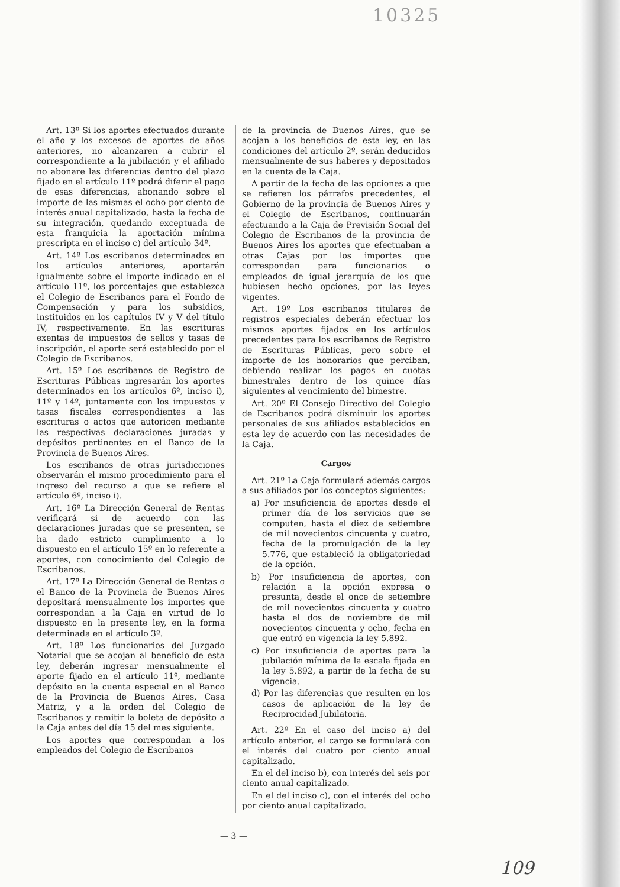10325
Art. 13º Si los aportes efectuados durante el año y los excesos de aportes de años anteriores, no alcanzaren a cubrir el correspondiente a la jubilación y el afiliado no abonare las diferencias dentro del plazo fijado en el artículo 11º podrá diferir el pago de esas diferencias, abonando sobre el importe de las mismas el ocho por ciento de interés anual capitalizado, hasta la fecha de su integración, quedando exceptuada de esta franquicia la aportación mínima prescripta en el inciso c) del artículo 34º.
Art. 14º Los escribanos determinados en los artículos anteriores, aportarán igualmente sobre el importe indicado en el artículo 11º, los porcentajes que establezca el Colegio de Escribanos para el Fondo de Compensación y para los subsidios, instituidos en los capítulos IV y V del título IV, respectivamente. En las escrituras exentas de impuestos de sellos y tasas de inscripción, el aporte será establecido por el Colegio de Escribanos.
Art. 15º Los escribanos de Registro de Escrituras Públicas ingresarán los aportes determinados en los artículos 6º, inciso i), 11º y 14º, juntamente con los impuestos y tasas fiscales correspondientes a las escrituras o actos que autoricen mediante las respectivas declaraciones juradas y depósitos pertinentes en el Banco de la Provincia de Buenos Aires.
Los escribanos de otras jurisdicciones observarán el mismo procedimiento para el ingreso del recurso a que se refiere el artículo 6º, inciso i).
Art. 16º La Dirección General de Rentas verificará si de acuerdo con las declaraciones juradas que se presenten, se ha dado estricto cumplimiento a lo dispuesto en el artículo 15º en lo referente a aportes, con conocimiento del Colegio de Escribanos.
Art. 17º La Dirección General de Rentas o el Banco de la Provincia de Buenos Aires depositará mensualmente los importes que correspondan a la Caja en virtud de lo dispuesto en la presente ley, en la forma determinada en el artículo 3º.
Art. 18º Los funcionarios del Juzgado Notarial que se acojan al beneficio de esta ley, deberán ingresar mensualmente el aporte fijado en el artículo 11º, mediante depósito en la cuenta especial en el Banco de la Provincia de Buenos Aires, Casa Matriz, y a la orden del Colegio de Escribanos y remitir la boleta de depósito a la Caja antes del día 15 del mes siguiente.
Los aportes que correspondan a los empleados del Colegio de Escribanos
de la provincia de Buenos Aires, que se acojan a los beneficios de esta ley, en las condiciones del artículo 2º, serán deducidos mensualmente de sus haberes y depositados en la cuenta de la Caja.
A partir de la fecha de las opciones a que se refieren los párrafos precedentes, el Gobierno de la provincia de Buenos Aires y el Colegio de Escribanos, continuarán efectuando a la Caja de Previsión Social del Colegio de Escribanos de la provincia de Buenos Aires los aportes que efectuaban a otras Cajas por los importes que correspondan para funcionarios o empleados de igual jerarquía de los que hubiesen hecho opciones, por las leyes vigentes.
Art. 19º Los escribanos titulares de registros especiales deberán efectuar los mismos aportes fijados en los artículos precedentes para los escribanos de Registro de Escrituras Públicas, pero sobre el importe de los honorarios que perciban, debiendo realizar los pagos en cuotas bimestrales dentro de los quince días siguientes al vencimiento del bimestre.
Art. 20º El Consejo Directivo del Colegio de Escribanos podrá disminuir los aportes personales de sus afiliados establecidos en esta ley de acuerdo con las necesidades de la Caja.
Cargos
Art. 21º La Caja formulará además cargos a sus afiliados por los conceptos siguientes:
a) Por insuficiencia de aportes desde el primer día de los servicios que se computen, hasta el diez de setiembre de mil novecientos cincuenta y cuatro, fecha de la promulgación de la ley 5.776, que estableció la obligatoriedad de la opción.
b) Por insuficiencia de aportes, con relación a la opción expresa o presunta, desde el once de setiembre de mil novecientos cincuenta y cuatro hasta el dos de noviembre de mil novecientos cincuenta y ocho, fecha en que entró en vigencia la ley 5.892.
c) Por insuficiencia de aportes para la jubilación mínima de la escala fijada en la ley 5.892, a partir de la fecha de su vigencia.
d) Por las diferencias que resulten en los casos de aplicación de la ley de Reciprocidad Jubilatoria.
Art. 22º En el caso del inciso a) del artículo anterior, el cargo se formulará con el interés del cuatro por ciento anual capitalizado.
En el del inciso b), con interés del seis por ciento anual capitalizado.
En el del inciso c), con el interés del ocho por ciento anual capitalizado.
— 3 —
109